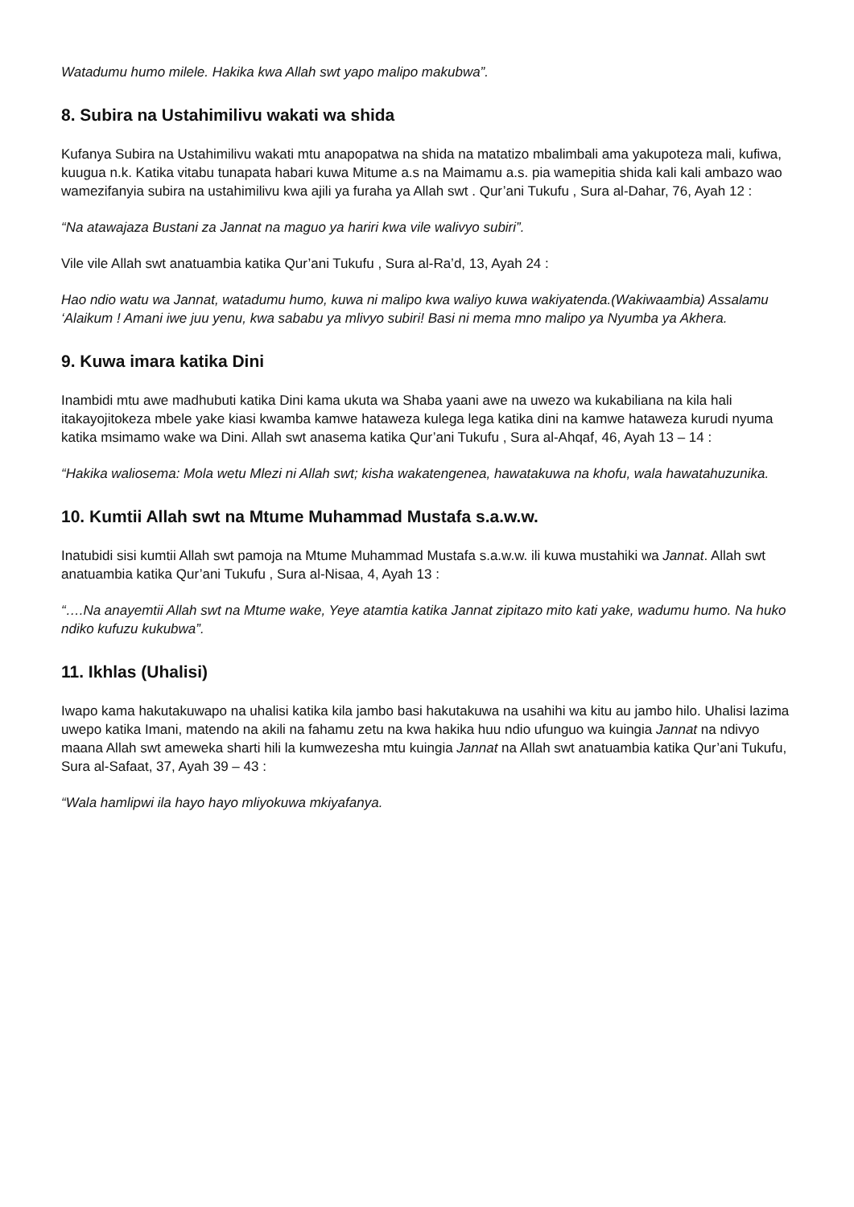Watadumu humo milele. Hakika kwa Allah swt yapo malipo makubwa”.
8. Subira na Ustahimilivu wakati wa shida
Kufanya Subira na Ustahimilivu wakati mtu anapopatwa na shida na matatizo mbalimbali ama yakupoteza mali, kufiwa, kuugua n.k. Katika vitabu tunapata habari kuwa Mitume a.s na Maimamu a.s. pia wamepitia shida kali kali ambazo wao wamezifanyia subira na ustahimilivu kwa ajili ya furaha ya Allah swt . Qur’ani Tukufu , Sura al-Dahar, 76, Ayah 12 :
“Na atawajaza Bustani za Jannat na maguo ya hariri kwa vile walivyo subiri”.
Vile vile Allah swt anatuambia katika Qur’ani Tukufu , Sura al-Ra’d, 13, Ayah 24 :
Hao ndio watu wa Jannat, watadumu humo, kuwa ni malipo kwa waliyo kuwa wakiyatenda.(Wakiwaambia) Assalamu ‘Alaikum ! Amani iwe juu yenu, kwa sababu ya mlivyo subiri! Basi ni mema mno malipo ya Nyumba ya Akhera.
9. Kuwa imara katika Dini
Inambidi mtu awe madhubuti katika Dini kama ukuta wa Shaba yaani awe na uwezo wa kukabiliana na kila hali itakayojitokeza mbele yake kiasi kwamba kamwe hataweza kulega lega katika dini na kamwe hataweza kurudi nyuma katika msimamo wake wa Dini. Allah swt anasema katika Qur’ani Tukufu , Sura al-Ahqaf, 46, Ayah 13 – 14 :
“Hakika waliosema: Mola wetu Mlezi ni Allah swt; kisha wakatengenea, hawatakuwa na khofu, wala hawatahuzunika.
10. Kumtii Allah swt na Mtume Muhammad Mustafa s.a.w.w.
Inatubidi sisi kumtii Allah swt pamoja na Mtume Muhammad Mustafa s.a.w.w. ili kuwa mustahiki wa Jannat. Allah swt anatuambia katika Qur’ani Tukufu , Sura al-Nisaa, 4, Ayah 13 :
“….Na anayemtii Allah swt na Mtume wake, Yeye atamtia katika Jannat zipitazo mito kati yake, wadumu humo. Na huko ndiko kufuzu kukubwa”.
11. Ikhlas (Uhalisi)
Iwapo kama hakutakuwapo na uhalisi katika kila jambo basi hakutakuwa na usahihi wa kitu au jambo hilo. Uhalisi lazima uwepo katika Imani, matendo na akili na fahamu zetu na kwa hakika huu ndio ufunguo wa kuingia Jannat na ndivyo maana Allah swt ameweka sharti hili la kumwezesha mtu kuingia Jannat na Allah swt anatuambia katika Qur’ani Tukufu, Sura al-Safaat, 37, Ayah 39 – 43 :
“Wala hamlipwi ila hayo hayo mliyokuwa mkiyafanya.